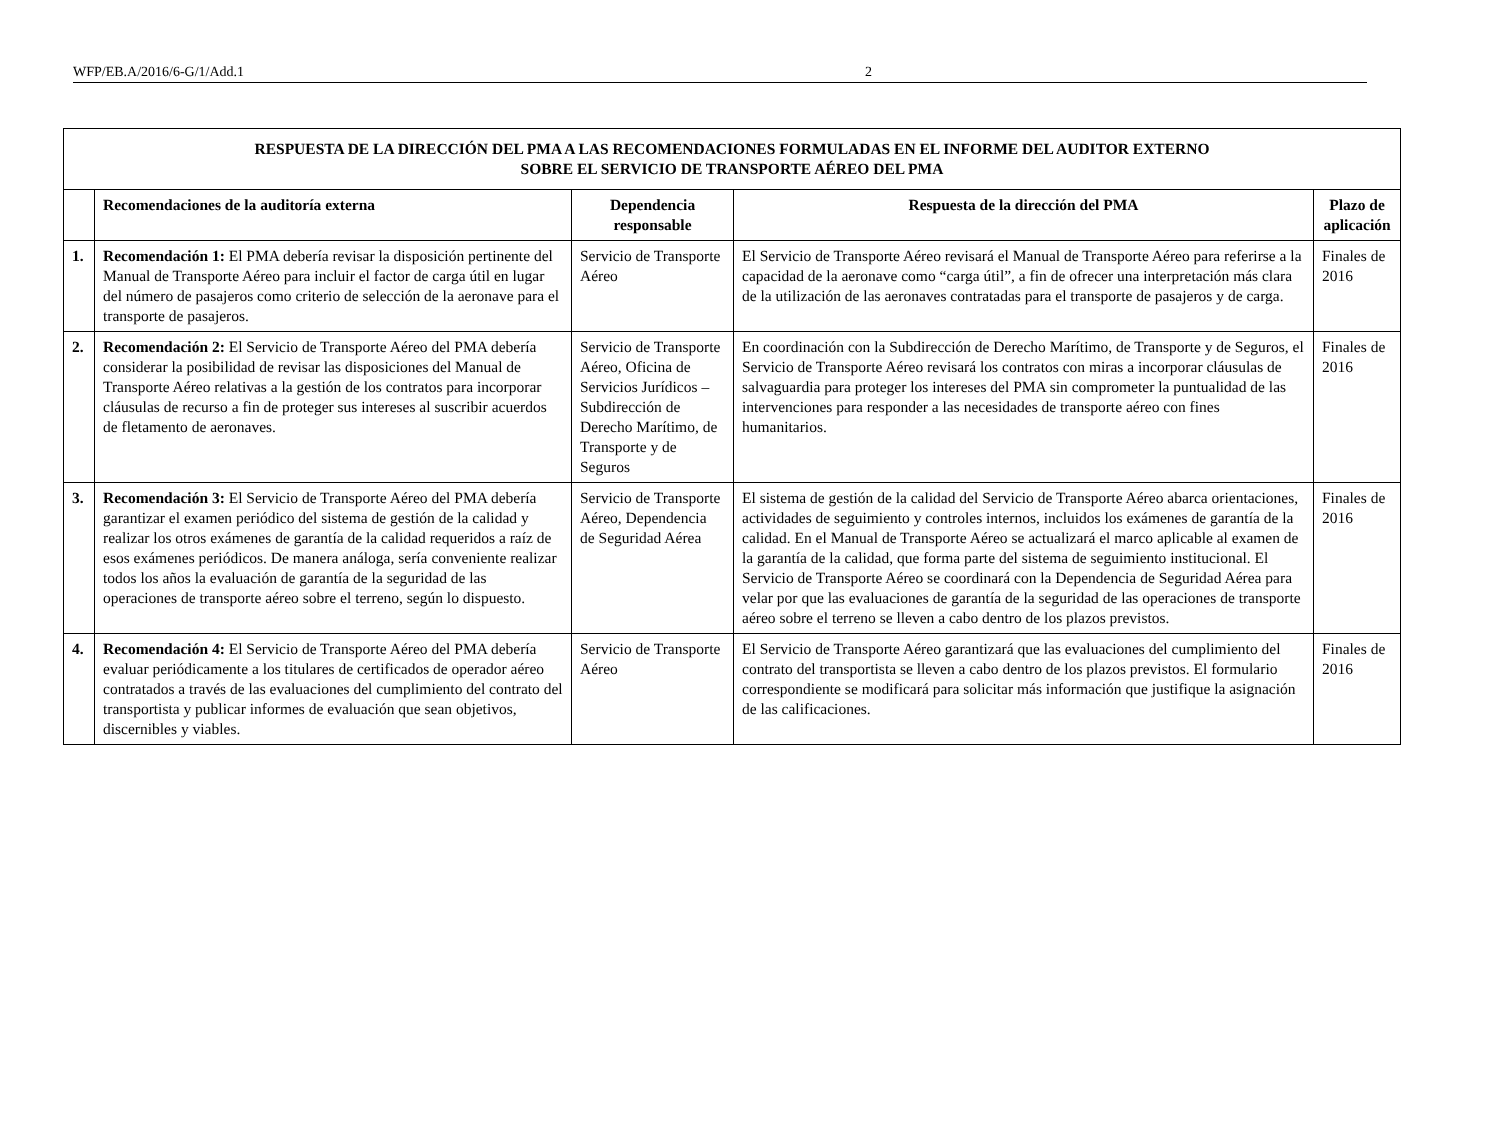WFP/EB.A/2016/6-G/1/Add.1 2
| RESPUESTA DE LA DIRECCIÓN DEL PMA A LAS RECOMENDACIONES FORMULADAS EN EL INFORME DEL AUDITOR EXTERNO SOBRE EL SERVICIO DE TRANSPORTE AÉREO DEL PMA | | | | |
| | Recomendaciones de la auditoría externa | Dependencia responsable | Respuesta de la dirección del PMA | Plazo de aplicación |
| 1. | Recomendación 1: El PMA debería revisar la disposición pertinente del Manual de Transporte Aéreo para incluir el factor de carga útil en lugar del número de pasajeros como criterio de selección de la aeronave para el transporte de pasajeros. | Servicio de Transporte Aéreo | El Servicio de Transporte Aéreo revisará el Manual de Transporte Aéreo para referirse a la capacidad de la aeronave como “carga útil”, a fin de ofrecer una interpretación más clara de la utilización de las aeronaves contratadas para el transporte de pasajeros y de carga. | Finales de 2016 |
| 2. | Recomendación 2: El Servicio de Transporte Aéreo del PMA debería considerar la posibilidad de revisar las disposiciones del Manual de Transporte Aéreo relativas a la gestión de los contratos para incorporar cláusulas de recurso a fin de proteger sus intereses al suscribir acuerdos de fletamento de aeronaves. | Servicio de Transporte Aéreo, Oficina de Servicios Jurídicos – Subdirección de Derecho Marítimo, de Transporte y de Seguros | En coordinación con la Subdirección de Derecho Marítimo, de Transporte y de Seguros, el Servicio de Transporte Aéreo revisará los contratos con miras a incorporar cláusulas de salvaguardia para proteger los intereses del PMA sin comprometer la puntualidad de las intervenciones para responder a las necesidades de transporte aéreo con fines humanitarios. | Finales de 2016 |
| 3. | Recomendación 3: El Servicio de Transporte Aéreo del PMA debería garantizar el examen periódico del sistema de gestión de la calidad y realizar los otros exámenes de garantía de la calidad requeridos a raíz de esos exámenes periódicos. De manera análoga, sería conveniente realizar todos los años la evaluación de garantía de la seguridad de las operaciones de transporte aéreo sobre el terreno, según lo dispuesto. | Servicio de Transporte Aéreo, Dependencia de Seguridad Aérea | El sistema de gestión de la calidad del Servicio de Transporte Aéreo abarca orientaciones, actividades de seguimiento y controles internos, incluidos los exámenes de garantía de la calidad. En el Manual de Transporte Aéreo se actualizará el marco aplicable al examen de la garantía de la calidad, que forma parte del sistema de seguimiento institucional. El Servicio de Transporte Aéreo se coordinará con la Dependencia de Seguridad Aérea para velar por que las evaluaciones de garantía de la seguridad de las operaciones de transporte aéreo sobre el terreno se lleven a cabo dentro de los plazos previstos. | Finales de 2016 |
| 4. | Recomendación 4: El Servicio de Transporte Aéreo del PMA debería evaluar periódicamente a los titulares de certificados de operador aéreo contratados a través de las evaluaciones del cumplimiento del contrato del transportista y publicar informes de evaluación que sean objetivos, discernibles y viables. | Servicio de Transporte Aéreo | El Servicio de Transporte Aéreo garantizará que las evaluaciones del cumplimiento del contrato del transportista se lleven a cabo dentro de los plazos previstos. El formulario correspondiente se modificará para solicitar más información que justifique la asignación de las calificaciones. | Finales de 2016 |